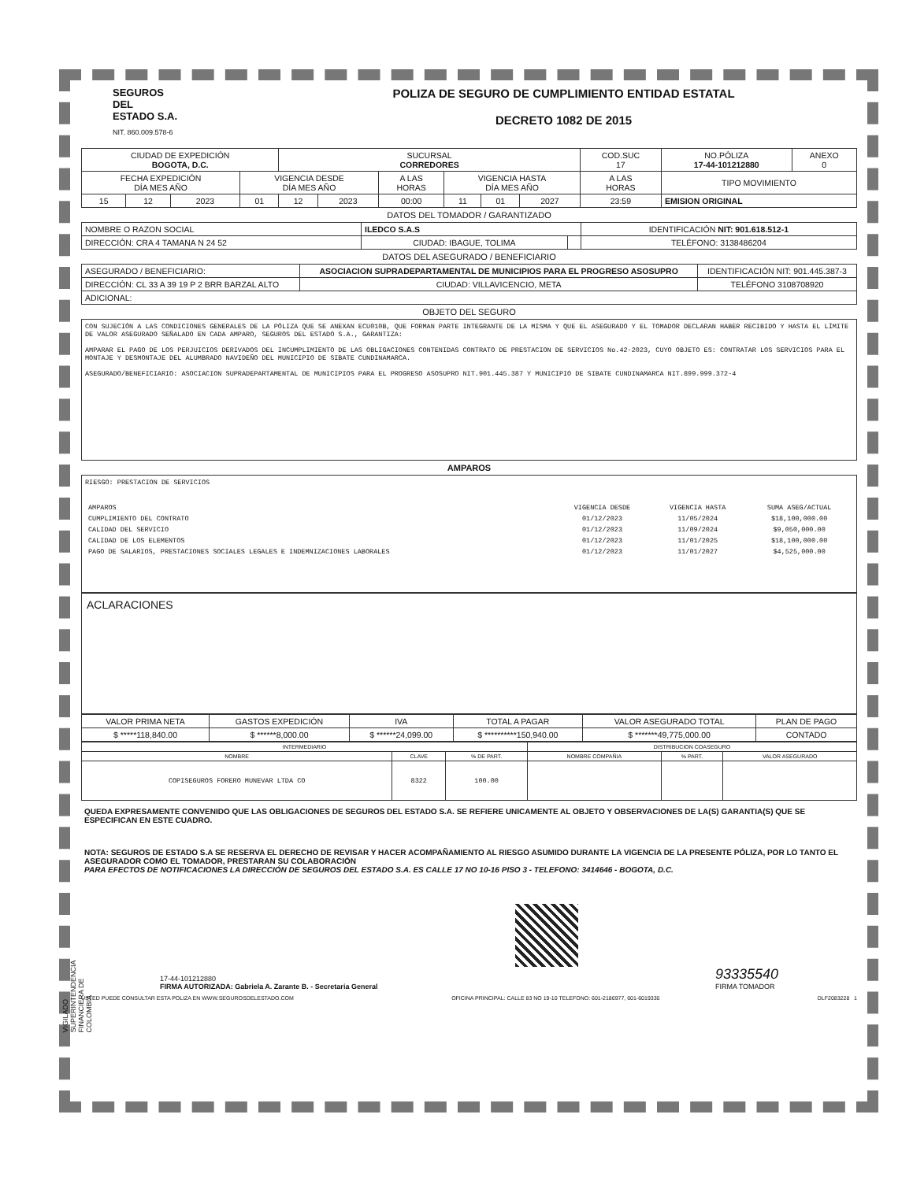SEGUROS
DEL
ESTADO S.A.
NIT. 860.009.578-6
POLIZA DE SEGURO DE CUMPLIMIENTO ENTIDAD ESTATAL
DECRETO 1082 DE 2015
| CIUDAD DE EXPEDICIÓN BOGOTA, D.C. | | | | SUCURSAL CORREDORES | | | | | | COD.SUC 17 | | NO.PÓLIZA 17-44-101212880 | ANEXO 0 |
| FECHA EXPEDICIÓN DÍA MES AÑO | | | VIGENCIA DESDE DÍA MES AÑO | | | A LAS HORAS | VIGENCIA HASTA DÍA MES AÑO | | | A LAS HORAS | TIPO MOVIMIENTO | | |
| 15 | 12 | 2023 | 01 | 12 | 2023 | 00:00 | 11 | 01 | 2027 | 23:59 | EMISION ORIGINAL | | |
DATOS DEL TOMADOR / GARANTIZADO
| NOMBRE O RAZON SOCIAL | ILEDCO S.A.S | | | IDENTIFICACIÓN NIT: 901.618.512-1 |
| DIRECCIÓN: CRA 4 TAMANA N 24 52 | | CIUDAD: IBAGUE, TOLIMA | | TELÉFONO: 3138486204 |
DATOS DEL ASEGURADO / BENEFICIARIO
| ASEGURADO / BENEFICIARIO: | ASOCIACION SUPRADEPARTAMENTAL DE MUNICIPIOS PARA EL PROGRESO ASOSUPRO | | IDENTIFICACIÓN NIT: 901.445.387-3 |
| DIRECCIÓN: CL 33 A 39 19 P 2 BRR BARZAL ALTO | | CIUDAD: VILLAVICENCIO, META | TELÉFONO 3108708920 |
| ADICIONAL: | | | |
OBJETO DEL SEGURO
CON SUJECIÓN A LAS CONDICIONES GENERALES DE LA PÓLIZA QUE SE ANEXAN ECU010B, QUE FORMAN PARTE INTEGRANTE DE LA MISMA Y QUE EL ASEGURADO Y EL TOMADOR DECLARAN HABER RECIBIDO Y HASTA EL LÍMITE DE VALOR ASEGURADO SEÑALADO EN CADA AMPARO, SEGUROS DEL ESTADO S.A., GARANTIZA:
AMPARAR EL PAGO DE LOS PERJUICIOS DERIVADOS DEL INCUMPLIMIENTO DE LAS OBLIGACIONES CONTENIDAS CONTRATO DE PRESTACION DE SERVICIOS No.42-2023, CUYO OBJETO ES: CONTRATAR LOS SERVICIOS PARA EL MONTAJE Y DESMONTAJE DEL ALUMBRADO NAVIDEÑO DEL MUNICIPIO DE SIBATE CUNDINAMARCA.
ASEGURADO/BENEFICIARIO: ASOCIACION SUPRADEPARTAMENTAL DE MUNICIPIOS PARA EL PROGRESO ASOSUPRO NIT.901.445.387 Y MUNICIPIO DE SIBATE CUNDINAMARCA NIT.899.999.372-4
AMPAROS
RIESGO: PRESTACION DE SERVICIOS
| AMPAROS | VIGENCIA DESDE | VIGENCIA HASTA | SUMA ASEG/ACTUAL |
| CUMPLIMIENTO DEL CONTRATO | 01/12/2023 | 11/05/2024 | $18,100,000.00 |
| CALIDAD DEL SERVICIO | 01/12/2023 | 11/09/2024 | $9,050,000.00 |
| CALIDAD DE LOS ELEMENTOS | 01/12/2023 | 11/01/2025 | $18,100,000.00 |
| PAGO DE SALARIOS, PRESTACIONES SOCIALES LEGALES E INDEMNIZACIONES LABORALES | 01/12/2023 | 11/01/2027 | $4,525,000.00 |
ACLARACIONES
| VALOR PRIMA NETA | GASTOS EXPEDICIÓN | IVA | TOTAL A PAGAR | VALOR ASEGURADO TOTAL | PLAN DE PAGO |
| --- | --- | --- | --- | --- | --- |
| $ *****118,840.00 | $ ******8,000.00 | $ ******24,099.00 | $ **********150,940.00 | $ *******49,775,000.00 | CONTADO |
| INTERMEDIARIO | | | DISTRIBUCION COASEGURO | | |
| NOMBRE | CLAVE | % DE PART. | NOMBRE COMPAÑIA | % PART. | VALOR ASEGURADO |
| COPISEGUROS FORERO MUNEVAR LTDA CO | 8322 | 100.00 | | | |
QUEDA EXPRESAMENTE CONVENIDO QUE LAS OBLIGACIONES DE SEGUROS DEL ESTADO S.A. SE REFIERE UNICAMENTE AL OBJETO Y OBSERVACIONES DE LA(S) GARANTIA(S) QUE SE ESPECIFICAN EN ESTE CUADRO.
NOTA: SEGUROS DE ESTADO S.A SE RESERVA EL DERECHO DE REVISAR Y HACER ACOMPAÑAMIENTO AL RIESGO ASUMIDO DURANTE LA VIGENCIA DE LA PRESENTE PÓLIZA, POR LO TANTO EL ASEGURADOR COMO EL TOMADOR, PRESTARAN SU COLABORACIÓN
PARA EFECTOS DE NOTIFICACIONES LA DIRECCIÓN DE SEGUROS DEL ESTADO S.A. ES CALLE 17 NO 10-16 PISO 3 - TELEFONO: 3414646 - BOGOTA, D.C.
17-44-101212880
FIRMA AUTORIZADA: Gabriela A. Zarante B. - Secretaria General
93335540
FIRMA TOMADOR
USTED PUEDE CONSULTAR ESTA POLIZA EN WWW.SEGUROSDELESTADO.COM OFICINA PRINCIPAL: CALLE 83 NO 19-10 TELEFONO: 601-2186977, 601-6019330 DLF2083228 1
VIGILADO SUPERINTENDENCIA FINANCIERA DE COLOMBIA